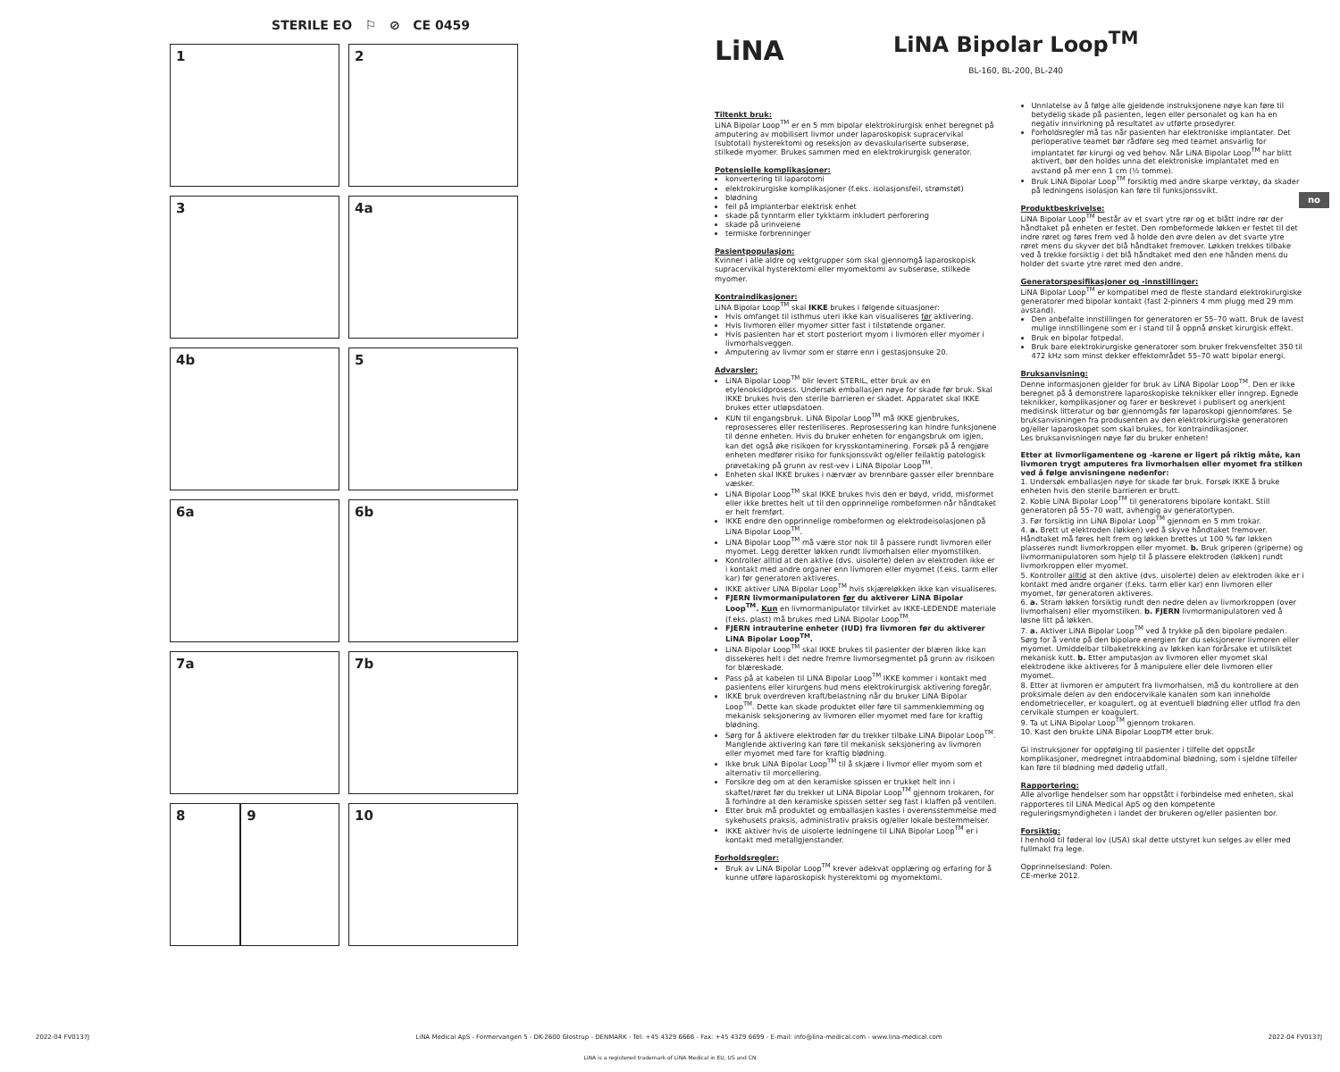STERILE EO ⚐ ⊘ CE 0459
1
2
3
4a
4b
5
6a
6b
7a
7b
8
9
10
LiNA
LiNA Bipolar Loop<sup>TM</sup>
BL-160, BL-200, BL-240
Tiltenkt bruk:
LiNA Bipolar Loop<sup>TM</sup> er en 5 mm bipolar elektrokirurgisk enhet beregnet på amputering av mobilisert livmor under laparoskopisk supracervikal (subtotal) hysterektomi og reseksjon av devaskulariserte subserøse, stilkede myomer. Brukes sammen med en elektrokirurgisk generator.
Potensielle komplikasjoner:
konvertering til laparotomi
elektrokirurgiske komplikasjoner (f.eks. isolasjonsfeil, strømstøt)
blødning
feil på implanterbar elektrisk enhet
skade på tynntarm eller tykktarm inkludert perforering
skade på urinveiene
termiske forbrenninger
Pasientpopulasjon:
Kvinner i alle aldre og vektgrupper som skal gjennomgå laparoskopisk supracervikal hysterektomi eller myomektomi av subserøse, stilkede myomer.
Kontraindikasjoner:
LiNA Bipolar Loop<sup>TM</sup> skal IKKE brukes i følgende situasjoner:
Hvis omfanget til isthmus uteri ikke kan visualiseres før aktivering.
Hvis livmoren eller myomer sitter fast i tilstøtende organer.
Hvis pasienten har et stort posteriort myom i livmoren eller myomer i livmorhalsveggen.
Amputering av livmor som er større enn i gestasjonsuke 20.
Advarsler:
LiNA Bipolar Loop<sup>TM</sup> blir levert STERIL, etter bruk av en etylenoksidprosess. Undersøk emballasjen nøye for skade før bruk. Skal IKKE brukes hvis den sterile barrieren er skadet. Apparatet skal IKKE brukes etter utløpsdatoen.
KUN til engangsbruk. LiNA Bipolar Loop<sup>TM</sup> må IKKE gjenbrukes, reprosesseres eller resteriliseres. Reprosessering kan hindre funksjonene til denne enheten. Hvis du bruker enheten for engangsbruk om igjen, kan det også øke risikoen for krysskontaminering. Forsøk på å rengjøre enheten medfører risiko for funksjonssvikt og/eller feilaktig patologisk prøvetaking på grunn av rest-vev i LiNA Bipolar Loop<sup>TM</sup>.
Enheten skal IKKE brukes i nærvær av brennbare gasser eller brennbare væsker.
LiNA Bipolar Loop<sup>TM</sup> skal IKKE brukes hvis den er bøyd, vridd, misformet eller ikke brettes helt ut til den opprinnelige rombeformen når håndtaket er helt fremført.
IKKE endre den opprinnelige rombeformen og elektrodeisolasjonen på LiNA Bipolar Loop<sup>TM</sup>.
LiNA Bipolar Loop<sup>TM</sup> må være stor nok til å passere rundt livmoren eller myomet. Legg deretter løkken rundt livmorhalsen eller myomstilken.
Kontroller alltid at den aktive (dvs. uisolerte) delen av elektroden ikke er i kontakt med andre organer enn livmoren eller myomet (f.eks. tarm eller kar) før generatoren aktiveres.
IKKE aktiver LiNA Bipolar Loop<sup>TM</sup> hvis skjæreløkken ikke kan visualiseres.
FJERN livmormanipulatoren før du aktiverer LiNA Bipolar Loop<sup>TM</sup>. Kun en livmormanipulator tilvirket av IKKE-LEDENDE materiale (f.eks. plast) må brukes med LiNA Bipolar Loop<sup>TM</sup>.
FJERN intrauterine enheter (IUD) fra livmoren før du aktiverer LiNA Bipolar Loop<sup>TM</sup>.
LiNA Bipolar Loop<sup>TM</sup> skal IKKE brukes til pasienter der blæren ikke kan dissekeres helt i det nedre fremre livmorsegmentet på grunn av risikoen for blæreskade.
Pass på at kabelen til LiNA Bipolar Loop<sup>TM</sup> IKKE kommer i kontakt med pasientens eller kirurgens hud mens elektrokirurgisk aktivering foregår.
IKKE bruk overdreven kraft/belastning når du bruker LiNA Bipolar Loop<sup>TM</sup>. Dette kan skade produktet eller føre til sammenklemming og mekanisk seksjonering av livmoren eller myomet med fare for kraftig blødning.
Sørg for å aktivere elektroden før du trekker tilbake LiNA Bipolar Loop<sup>TM</sup>. Manglende aktivering kan føre til mekanisk seksjonering av livmoren eller myomet med fare for kraftig blødning.
Ikke bruk LiNA Bipolar Loop<sup>TM</sup> til å skjære i livmor eller myom som et alternativ til morcellering.
Forsikre deg om at den keramiske spissen er trukket helt inn i skaftet/røret før du trekker ut LiNA Bipolar Loop<sup>TM</sup> gjennom trokaren, for å forhindre at den keramiske spissen setter seg fast i klaffen på ventilen.
Etter bruk må produktet og emballasjen kastes i overensstemmelse med sykehusets praksis, administrativ praksis og/eller lokale bestemmelser.
IKKE aktiver hvis de uisolerte ledningene til LiNA Bipolar Loop<sup>TM</sup> er i kontakt med metallgjenstander.
Forholdsregler:
Bruk av LiNA Bipolar Loop<sup>TM</sup> krever adekvat opplæring og erfaring for å kunne utføre laparoskopisk hysterektomi og myomektomi.
Unnlatelse av å følge alle gjeldende instruksjonene nøye kan føre til betydelig skade på pasienten, legen eller personalet og kan ha en negativ innvirkning på resultatet av utførte prosedyrer.
Forholdsregler må tas når pasienten har elektroniske implantater. Det perioperative teamet bør rådføre seg med teamet ansvarlig for implantatet før kirurgi og ved behov. Når LiNA Bipolar Loop<sup>TM</sup> har blitt aktivert, bør den holdes unna det elektroniske implantatet med en avstand på mer enn 1 cm (½ tomme).
Bruk LiNA Bipolar Loop<sup>TM</sup> forsiktig med andre skarpe verktøy, da skader på ledningens isolasjon kan føre til funksjonssvikt.
Produktbeskrivelse:
LiNA Bipolar Loop<sup>TM</sup> består av et svart ytre rør og et blått indre rør der håndtaket på enheten er festet. Den rombeformede løkken er festet til det indre røret og føres frem ved å holde den øvre delen av det svarte ytre røret mens du skyver det blå håndtaket fremover. Løkken trekkes tilbake ved å trekke forsiktig i det blå håndtaket med den ene hånden mens du holder det svarte ytre røret med den andre.
Generatorspesifikasjoner og -innstillinger:
LiNA Bipolar Loop<sup>TM</sup> er kompatibel med de fleste standard elektrokirurgiske generatorer med bipolar kontakt (fast 2-pinners 4 mm plugg med 29 mm avstand).
Den anbefalte innstillingen for generatoren er 55–70 watt. Bruk de lavest mulige innstillingene som er i stand til å oppnå ønsket kirurgisk effekt.
Bruk en bipolar fotpedal.
Bruk bare elektrokirurgiske generatorer som bruker frekvensfeltet 350 til 472 kHz som minst dekker effektområdet 55–70 watt bipolar energi.
Bruksanvisning:
Denne informasjonen gjelder for bruk av LiNA Bipolar Loop<sup>TM</sup>. Den er ikke beregnet på å demonstrere laparoskopiske teknikker eller inngrep. Egnede teknikker, komplikasjoner og farer er beskrevet i publisert og anerkjent medisinsk litteratur og bør gjennomgås før laparoskopi gjennomføres. Se bruksanvisningen fra produsenten av den elektrokirurgiske generatoren og/eller laparoskopet som skal brukes, for kontraindikasjoner.
Les bruksanvisningen nøye før du bruker enheten!
Etter at livmorligamentene og -karene er ligert på riktig måte, kan livmoren trygt amputeres fra livmorhalsen eller myomet fra stilken ved å følge anvisningene nedenfor:
1. Undersøk emballasjen nøye for skade før bruk. Forsøk IKKE å bruke enheten hvis den sterile barrieren er brutt.
2. Koble LiNA Bipolar Loop<sup>TM</sup> til generatorens bipolare kontakt. Still generatoren på 55–70 watt, avhengig av generatortypen.
3. Før forsiktig inn LiNA Bipolar Loop<sup>TM</sup> gjennom en 5 mm trokar.
4. a. Brett ut elektroden (løkken) ved å skyve håndtaket fremover. Håndtaket må føres helt frem og løkken brettes ut 100 % før løkken plasseres rundt livmorkroppen eller myomet. b. Bruk griperen (griperne) og livmormanipulatoren som hjelp til å plassere elektroden (løkken) rundt livmorkroppen eller myomet.
5. Kontroller alltid at den aktive (dvs. uisolerte) delen av elektroden ikke er i kontakt med andre organer (f.eks. tarm eller kar) enn livmoren eller myomet, før generatoren aktiveres.
6. a. Stram løkken forsiktig rundt den nedre delen av livmorkroppen (over livmorhalsen) eller myomstilken. b. FJERN livmormanipulatoren ved å løsne litt på løkken.
7. a. Aktiver LiNA Bipolar Loop<sup>TM</sup> ved å trykke på den bipolare pedalen. Sørg for å vente på den bipolare energien før du seksjonerer livmoren eller myomet. Umiddelbar tilbaketrekking av løkken kan forårsake et utilsiktet mekanisk kutt. b. Etter amputasjon av livmoren eller myomet skal elektrodene ikke aktiveres for å manipulere eller dele livmoren eller myomet.
8. Etter at livmoren er amputert fra livmorhalsen, må du kontrollere at den proksimale delen av den endocervikale kanalen som kan inneholde endometrieceller, er koagulert, og at eventuell blødning eller utflod fra den cervikale stumpen er koagulert.
9. Ta ut LiNA Bipolar Loop<sup>TM</sup> gjennom trokaren.
10. Kast den brukte LiNA Bipolar LoopTM etter bruk.
Gi instruksjoner for oppfølging til pasienter i tilfelle det oppstår komplikasjoner, medregnet intraabdominal blødning, som i sjeldne tilfeller kan føre til blødning med dødelig utfall.
Rapportering:
Alle alvorlige hendelser som har oppstått i forbindelse med enheten, skal rapporteres til LiNA Medical ApS og den kompetente reguleringsmyndigheten i landet der brukeren og/eller pasienten bor.
Forsiktig:
I henhold til føderal lov (USA) skal dette utstyret kun selges av eller med fullmakt fra lege.
Opprinnelsesland: Polen.
CE-merke 2012.
no
2022-04 FV0137J LiNA Medical ApS - Formervangen 5 - DK-2600 Glostrup - DENMARK - Tel: +45 4329 6666 - Fax: +45 4329 6699 - E-mail: info@lina-medical.com - www.lina-medical.com 2022-04 FV0137J
LiNA is a registered trademark of LiNA Medical in EU, US and CN